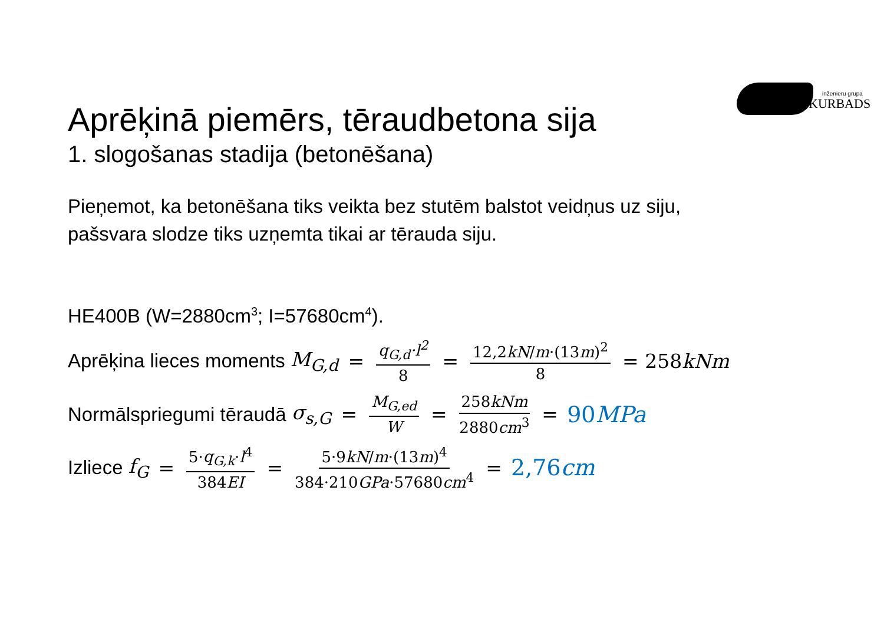inženieru grupa
KURBADS
Aprēķinā piemērs, tēraudbetona sija
1. slogošanas stadija (betonēšana)
Pieņemot, ka betonēšana tiks veikta bez stutēm balstot veidņus uz siju,
pašsvara slodze tiks uzņemta tikai ar tērauda siju.
HE400B (W=2880cm<sup>3</sup>; I=57680cm<sup>4</sup>).
Aprēķina lieces moments M<sub>G,d</sub> = q<sub>G,d</sub>·l<sup>2</sup> 8 = 12,2kN/m·(13m)<sup>2</sup> 8 = 258kNm
Normālspriegumi tēraudā σ<sub>s,G</sub> = M<sub>G,ed</sub> W = 258kNm 2880cm<sup>3</sup> = 90MPa
Izliece f<sub>G</sub> = 5·q<sub>G,k</sub>·l<sup>4</sup> 384EI = 5·9kN/m·(13m)<sup>4</sup> 384·210GPa·57680cm<sup>4</sup> = 2,76cm